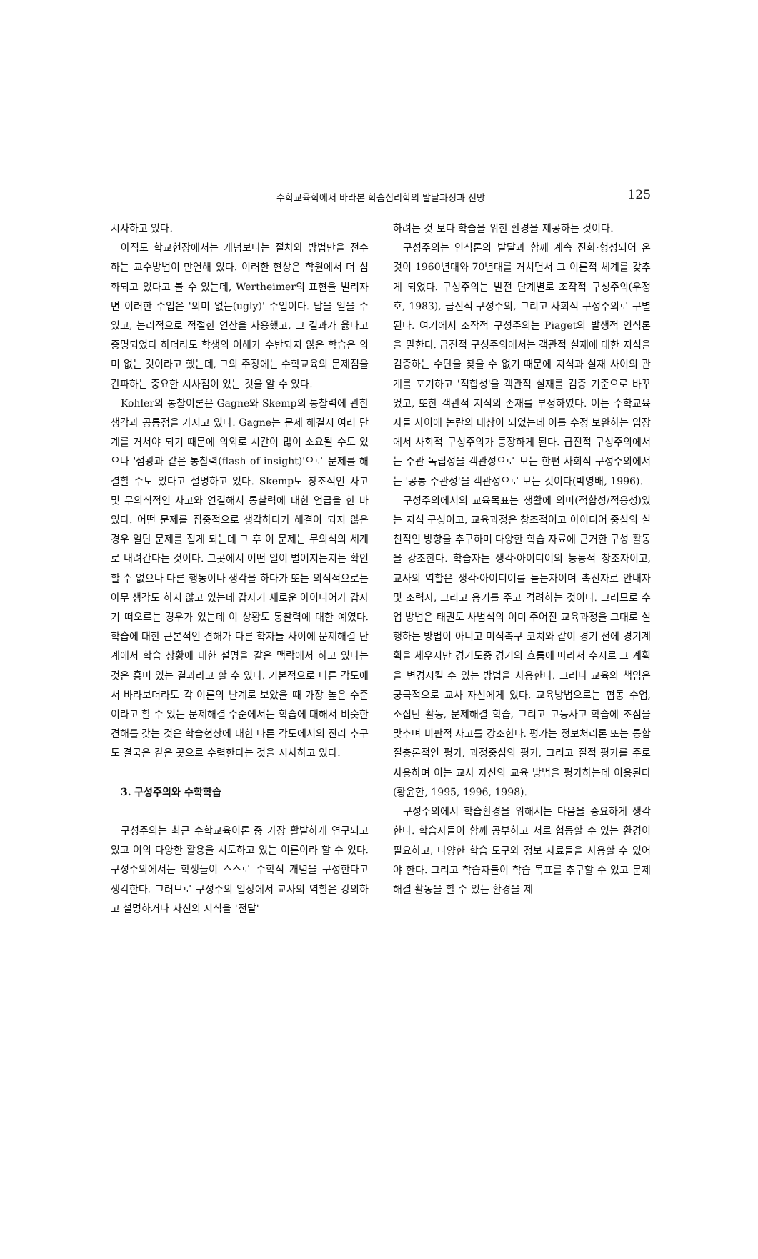수학교육학에서 바라본 학습심리학의 발달과정과 전망
125
시사하고 있다.
아직도 학교현장에서는 개념보다는 절차와 방법만을 전수하는 교수방법이 만연해 있다. 이러한 현상은 학원에서 더 심화되고 있다고 볼 수 있는데, Wertheimer의 표현을 빌리자면 이러한 수업은 '의미 없는(ugly)' 수업이다. 답을 얻을 수 있고, 논리적으로 적절한 연산을 사용했고, 그 결과가 옳다고 증명되었다 하더라도 학생의 이해가 수반되지 않은 학습은 의미 없는 것이라고 했는데, 그의 주장에는 수학교육의 문제점을 간파하는 중요한 시사점이 있는 것을 알 수 있다.
Kohler의 통찰이론은 Gagne와 Skemp의 통찰력에 관한 생각과 공통점을 가지고 있다. Gagne는 문제 해결시 여러 단계를 거쳐야 되기 때문에 의외로 시간이 많이 소요될 수도 있으나 '섬광과 같은 통찰력(flash of insight)'으로 문제를 해결할 수도 있다고 설명하고 있다. Skemp도 창조적인 사고 및 무의식적인 사고와 연결해서 통찰력에 대한 언급을 한 바 있다. 어떤 문제를 집중적으로 생각하다가 해결이 되지 않은 경우 일단 문제를 접게 되는데 그 후 이 문제는 무의식의 세계로 내려간다는 것이다. 그곳에서 어떤 일이 벌어지는지는 확인할 수 없으나 다른 행동이나 생각을 하다가 또는 의식적으로는 아무 생각도 하지 않고 있는데 갑자기 새로운 아이디어가 갑자기 떠오르는 경우가 있는데 이 상황도 통찰력에 대한 예였다. 학습에 대한 근본적인 견해가 다른 학자들 사이에 문제해결 단계에서 학습 상황에 대한 설명을 같은 맥락에서 하고 있다는 것은 흥미 있는 결과라고 할 수 있다. 기본적으로 다른 각도에서 바라보더라도 각 이론의 난계로 보았을 때 가장 높은 수준이라고 할 수 있는 문제해결 수준에서는 학습에 대해서 비슷한 견해를 갖는 것은 학습현상에 대한 다른 각도에서의 진리 추구도 결국은 같은 곳으로 수렴한다는 것을 시사하고 있다.
3. 구성주의와 수학학습
구성주의는 최근 수학교육이론 중 가장 활발하게 연구되고 있고 이의 다양한 활용을 시도하고 있는 이론이라 할 수 있다. 구성주의에서는 학생들이 스스로 수학적 개념을 구성한다고 생각한다. 그러므로 구성주의 입장에서 교사의 역할은 강의하고 설명하거나 자신의 지식을 '전달'
하려는 것 보다 학습을 위한 환경을 제공하는 것이다.
구성주의는 인식론의 발달과 함께 계속 진화·형성되어 온 것이 1960년대와 70년대를 거치면서 그 이론적 체계를 갖추게 되었다. 구성주의는 발전 단계별로 조작적 구성주의(우정호, 1983), 급진적 구성주의, 그리고 사회적 구성주의로 구별된다. 여기에서 조작적 구성주의는 Piaget의 발생적 인식론을 말한다. 급진적 구성주의에서는 객관적 실재에 대한 지식을 검증하는 수단을 찾을 수 없기 때문에 지식과 실재 사이의 관계를 포기하고 '적합성'을 객관적 실재를 검증 기준으로 바꾸었고, 또한 객관적 지식의 존재를 부정하였다. 이는 수학교육자들 사이에 논란의 대상이 되었는데 이를 수정 보완하는 입장에서 사회적 구성주의가 등장하게 된다. 급진적 구성주의에서는 주관 독립성을 객관성으로 보는 한편 사회적 구성주의에서는 '공통 주관성'을 객관성으로 보는 것이다(박영배, 1996).
구성주의에서의 교육목표는 생활에 의미(적합성/적응성)있는 지식 구성이고, 교육과정은 창조적이고 아이디어 중심의 실천적인 방향을 추구하며 다양한 학습 자료에 근거한 구성 활동을 강조한다. 학습자는 생각·아이디어의 능동적 창조자이고, 교사의 역할은 생각·아이디어를 듣는자이며 촉진자로 안내자 및 조력자, 그리고 용기를 주고 격려하는 것이다. 그러므로 수업 방법은 태권도 사범식의 이미 주어진 교육과정을 그대로 실행하는 방법이 아니고 미식축구 코치와 같이 경기 전에 경기계획을 세우지만 경기도중 경기의 흐름에 따라서 수시로 그 계획을 변경시킬 수 있는 방법을 사용한다. 그러나 교육의 책임은 궁극적으로 교사 자신에게 있다. 교육방법으로는 협동 수업, 소집단 활동, 문제해결 학습, 그리고 고등사고 학습에 초점을 맞추며 비판적 사고를 강조한다. 평가는 정보처리론 또는 통합 절충론적인 평가, 과정중심의 평가, 그리고 질적 평가를 주로 사용하며 이는 교사 자신의 교육 방법을 평가하는데 이용된다(황윤한, 1995, 1996, 1998).
구성주의에서 학습환경을 위해서는 다음을 중요하게 생각한다. 학습자들이 함께 공부하고 서로 협동할 수 있는 환경이 필요하고, 다양한 학습 도구와 정보 자료들을 사용할 수 있어야 한다. 그리고 학습자들이 학습 목표를 추구할 수 있고 문제해결 활동을 할 수 있는 환경을 제